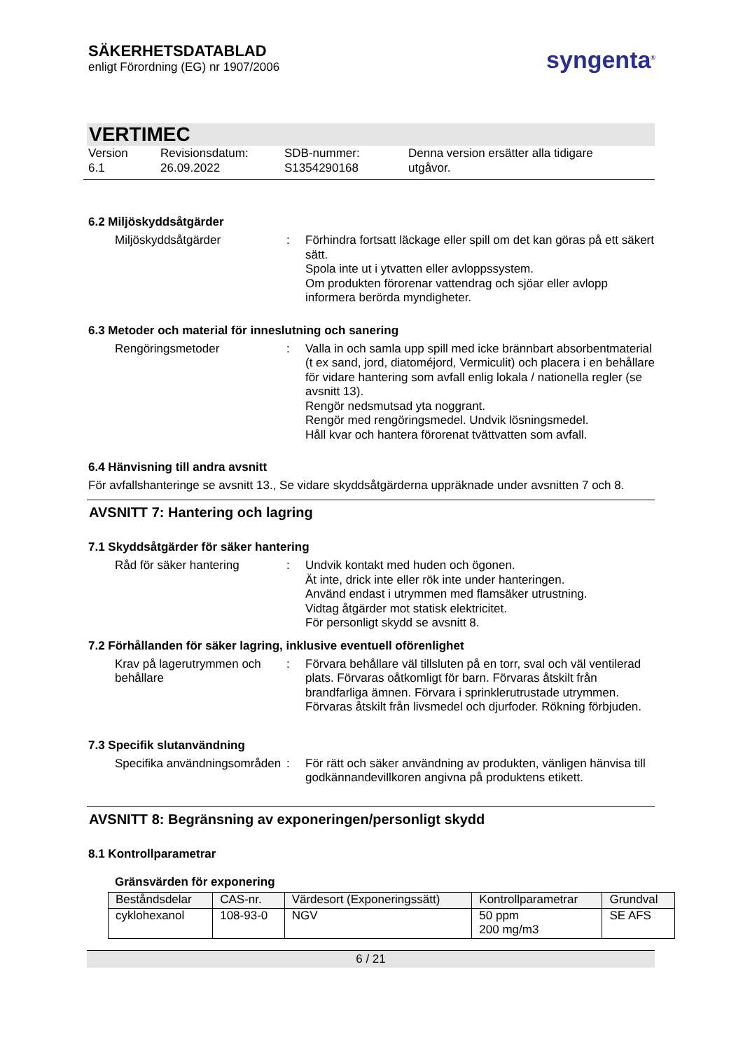SÄKERHETSDATABLAD
enligt Förordning (EG) nr 1907/2006
syngenta<sup>®</sup>
VERTIMEC
Version
6.1
Revisionsdatum:
26.09.2022
SDB-nummer:
S1354290168
Denna version ersätter alla tidigare
utgåvor.
6.2 Miljöskyddsåtgärder
Miljöskyddsåtgärder : Förhindra fortsatt läckage eller spill om det kan göras på ett säkert sätt.
Spola inte ut i ytvatten eller avloppssystem.
Om produkten förorenar vattendrag och sjöar eller avlopp informera berörda myndigheter.
6.3 Metoder och material för inneslutning och sanering
Rengöringsmetoder : Valla in och samla upp spill med icke brännbart absorbentmaterial (t ex sand, jord, diatoméjord, Vermiculit) och placera i en behållare för vidare hantering som avfall enlig lokala / nationella regler (se avsnitt 13).
Rengör nedsmutsad yta noggrant.
Rengör med rengöringsmedel. Undvik lösningsmedel.
Håll kvar och hantera förorenat tvättvatten som avfall.
6.4 Hänvisning till andra avsnitt
För avfallshanteringe se avsnitt 13., Se vidare skyddsåtgärderna uppräknade under avsnitten 7 och 8.
AVSNITT 7: Hantering och lagring
7.1 Skyddsåtgärder för säker hantering
Råd för säker hantering : Undvik kontakt med huden och ögonen.
Ät inte, drick inte eller rök inte under hanteringen.
Använd endast i utrymmen med flamsäker utrustning.
Vidtag åtgärder mot statisk elektricitet.
För personligt skydd se avsnitt 8.
7.2 Förhållanden för säker lagring, inklusive eventuell oförenlighet
Krav på lagerutrymmen och behållare
: Förvara behållare väl tillsluten på en torr, sval och väl ventilerad plats. Förvaras oåtkomligt för barn. Förvaras åtskilt från brandfarliga ämnen. Förvara i sprinklerutrustade utrymmen. Förvaras åtskilt från livsmedel och djurfoder. Rökning förbjuden.
7.3 Specifik slutanvändning
Specifika användningsområden
: För rätt och säker användning av produkten, vänligen hänvisa till godkännandevillkoren angivna på produktens etikett.
AVSNITT 8: Begränsning av exponeringen/personligt skydd
8.1 Kontrollparametrar
Gränsvärden för exponering
| Beståndsdelar | CAS-nr. | Värdesort (Exponeringssätt) | Kontrollparametrar | Grundval |
| --- | --- | --- | --- | --- |
| cyklohexanol | 108-93-0 | NGV | 50 ppm 200 mg/m3 | SE AFS |
6 / 21